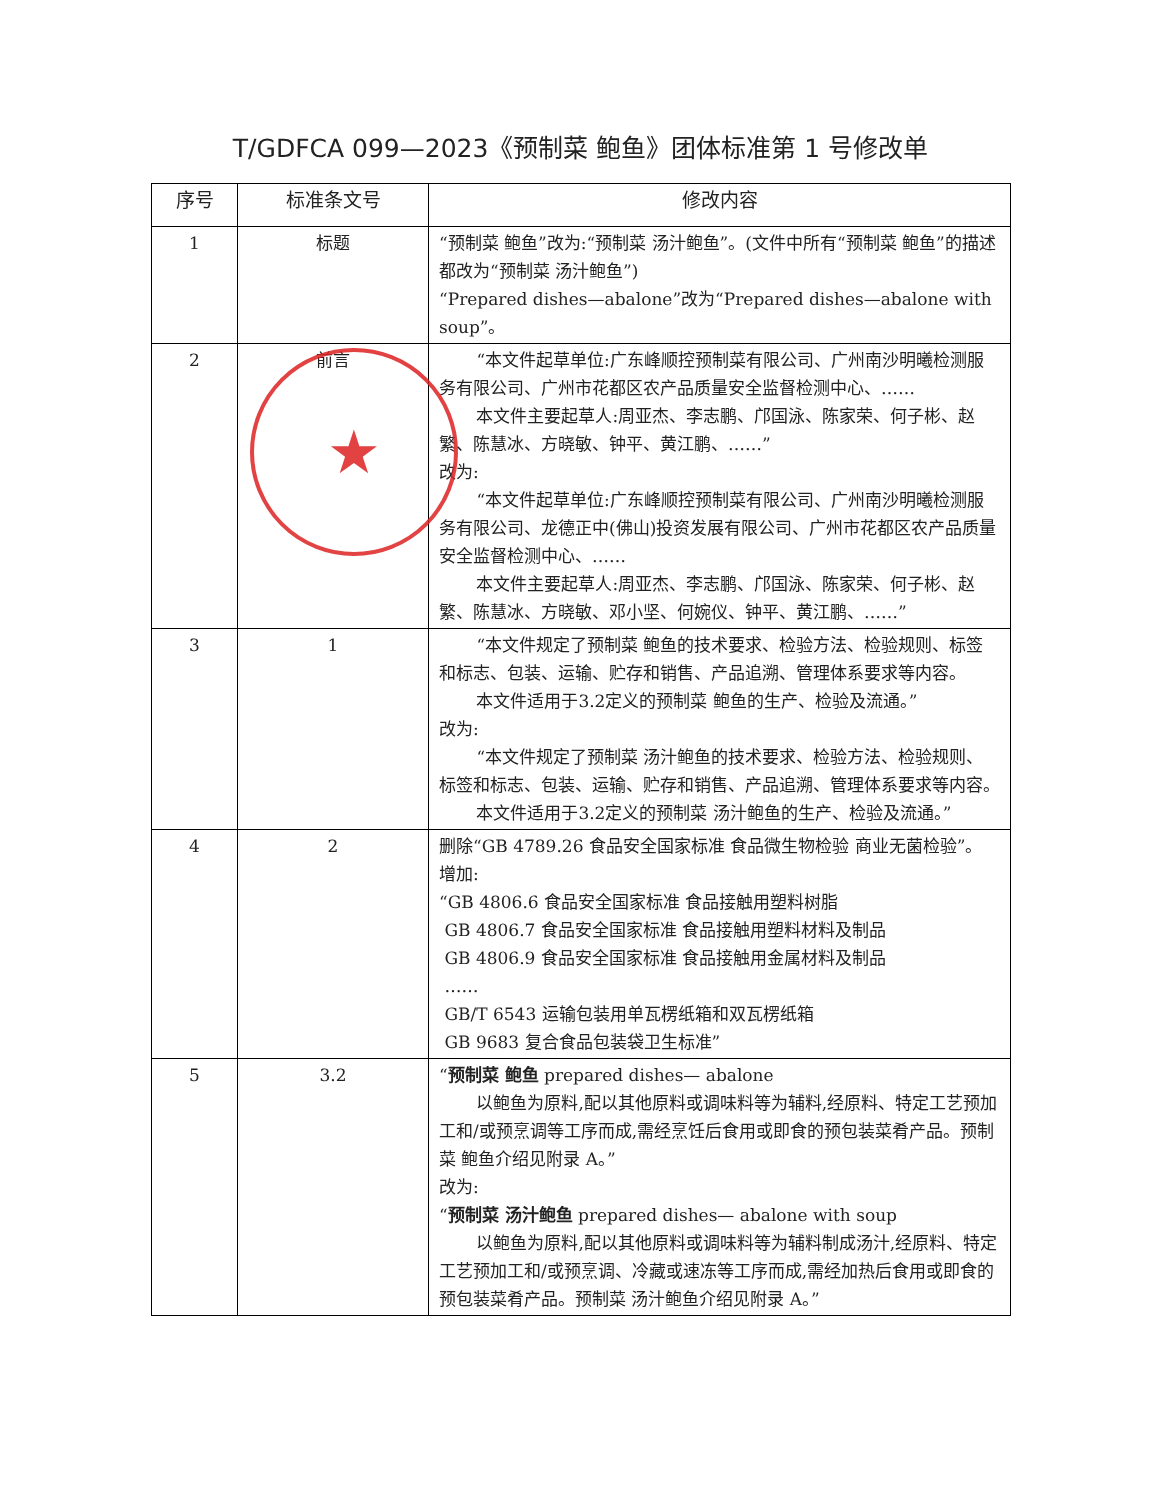T/GDFCA 099—2023《预制菜 鲍鱼》团体标准第 1 号修改单
| 序号 | 标准条文号 | 修改内容 |
| --- | --- | --- |
| 1 | 标题 | “预制菜 鲍鱼”改为:“预制菜 汤汁鲍鱼”。(文件中所有“预制菜 鲍鱼”的描述都改为“预制菜 汤汁鲍鱼”) “Prepared dishes—abalone”改为“Prepared dishes—abalone with soup”。 |
| 2 | 前言 | “本文件起草单位:广东峰顺控预制菜有限公司、广州南沙明曦检测服务有限公司、广州市花都区农产品质量安全监督检测中心、…… 本文件主要起草人:周亚杰、李志鹏、邝国泳、陈家荣、何子彬、赵繁、陈慧冰、方晓敏、钟平、黄江鹏、……” 改为: “本文件起草单位:广东峰顺控预制菜有限公司、广州南沙明曦检测服务有限公司、龙德正中(佛山)投资发展有限公司、广州市花都区农产品质量安全监督检测中心、…… 本文件主要起草人:周亚杰、李志鹏、邝国泳、陈家荣、何子彬、赵繁、陈慧冰、方晓敏、邓小坚、何婉仪、钟平、黄江鹏、……” |
| 3 | 1 | “本文件规定了预制菜 鲍鱼的技术要求、检验方法、检验规则、标签和标志、包装、运输、贮存和销售、产品追溯、管理体系要求等内容。 本文件适用于3.2定义的预制菜 鲍鱼的生产、检验及流通。” 改为: “本文件规定了预制菜 汤汁鲍鱼的技术要求、检验方法、检验规则、标签和标志、包装、运输、贮存和销售、产品追溯、管理体系要求等内容。 本文件适用于3.2定义的预制菜 汤汁鲍鱼的生产、检验及流通。” |
| 4 | 2 | 删除“GB 4789.26 食品安全国家标准 食品微生物检验 商业无菌检验”。 增加: “GB 4806.6 食品安全国家标准 食品接触用塑料树脂 GB 4806.7 食品安全国家标准 食品接触用塑料材料及制品 GB 4806.9 食品安全国家标准 食品接触用金属材料及制品 …… GB/T 6543 运输包装用单瓦楞纸箱和双瓦楞纸箱 GB 9683 复合食品包装袋卫生标准” |
| 5 | 3.2 | “ 预制菜 鲍鱼 prepared dishes— abalone 以鲍鱼为原料,配以其他原料或调味料等为辅料,经原料、特定工艺预加工和/或预烹调等工序而成,需经烹饪后食用或即食的预包装菜肴产品。预制菜 鲍鱼介绍见附录 A。” 改为: “ 预制菜 汤汁鲍鱼 prepared dishes— abalone with soup 以鲍鱼为原料,配以其他原料或调味料等为辅料制成汤汁,经原料、特定工艺预加工和/或预烹调、冷藏或速冻等工序而成,需经加热后食用或即食的预包装菜肴产品。预制菜 汤汁鲍鱼介绍见附录 A。” |
★